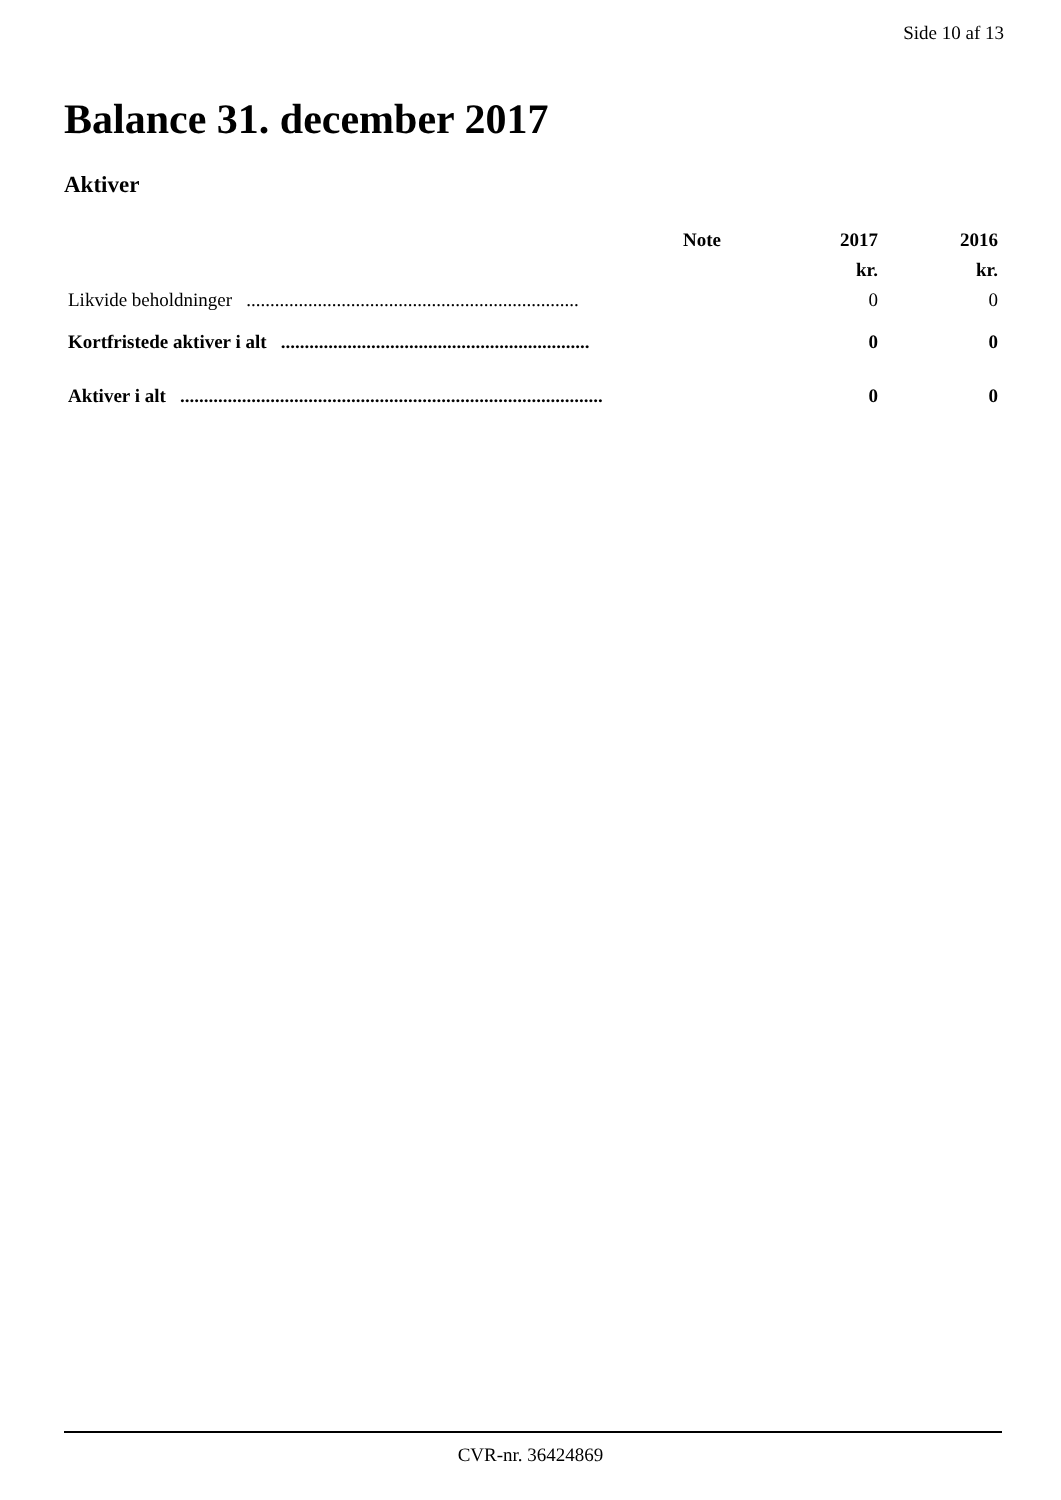Side 10 af 13
Balance 31. december 2017
Aktiver
| | Note | 2017 | 2016 |
| --- | --- | --- | --- |
| | | kr. | kr. |
| Likvide beholdninger ...................................................................... | | 0 | 0 |
| Kortfristede aktiver i alt ................................................................. | | 0 | 0 |
| Aktiver i alt ......................................................................................... | | 0 | 0 |
CVR-nr. 36424869